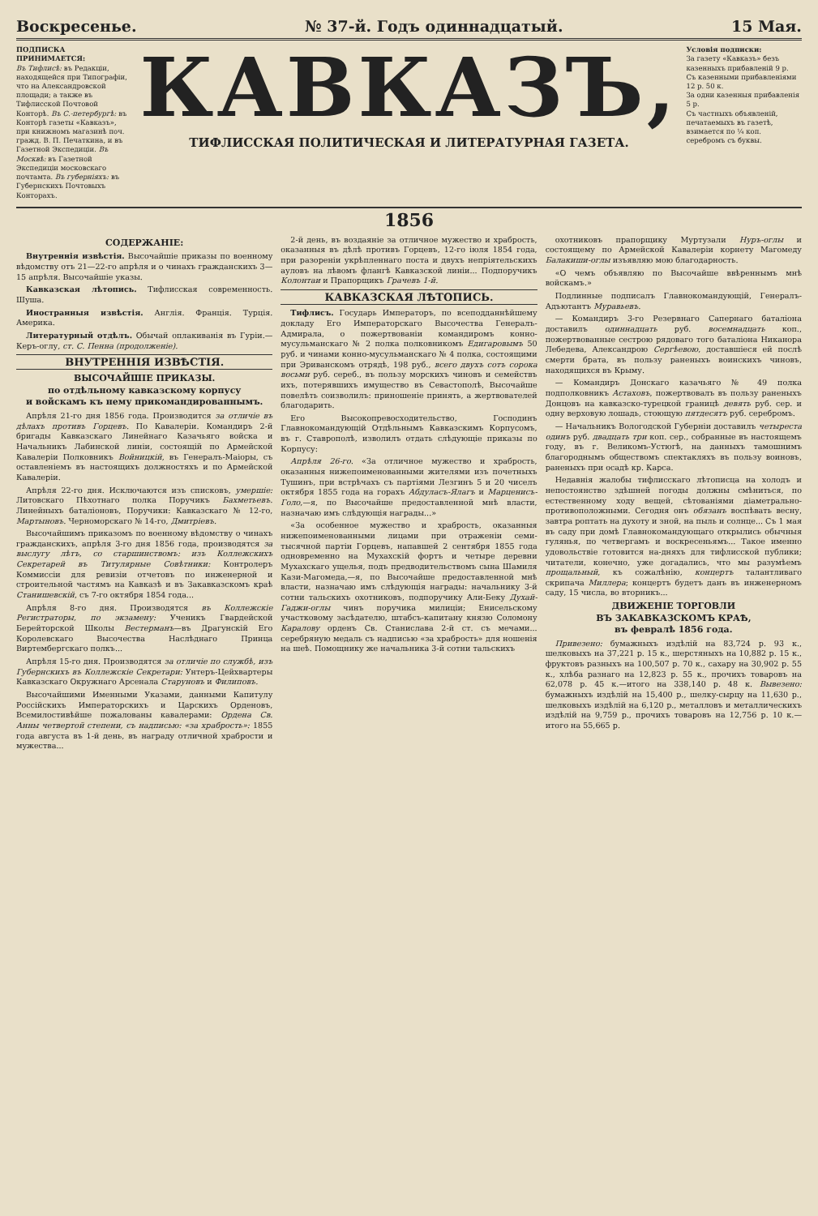Воскресенье. № 37-й. Годъ одиннадцатый. 15 Мая.
ПОДПИСКА ПРИНИМАЕТСЯ:
Въ Тифлисѣ: въ Редакціи, находящейся при Типографіи, что на Александровской площади; а также въ Тифлисской Почтовой Конторѣ. Въ С.-петербургѣ: въ Конторѣ газеты «Кавказъ», при книжномъ магазинѣ поч. гражд. В. П. Печаткина, и въ Газетной Экспедиціи. Въ Москвѣ: въ Газетной Экспедиціи московскаго почтамта. Въ губерніяхъ: въ Губернскихъ Почтовыхъ Конторахъ.
КАВКАЗЪ,
ТИФЛИССКАЯ ПОЛИТИЧЕСКАЯ И ЛИТЕРАТУРНАЯ ГАЗЕТА.
Условія подписки:
За газету «Кавказъ» безъ казенныхъ прибавленій 9 р.
Съ казенными прибавленіями 12 р. 50 к.
За одни казенныя прибавленія 5 р.
Съ частныхъ объявленій, печатаемыхъ въ газетѣ, взимается по ¼ коп. серебромъ съ буквы.
1856
СОДЕРЖАНІЕ:
Внутреннія извѣстія. Высочайшіе приказы по военному вѣдомству отъ 21—22-го апрѣля и о чинахъ гражданскихъ 3—15 апрѣля. Высочайшіе указы.
Кавказская лѣтопись. Тифлисская современность. Шуша.
Иностранныя извѣстія. Англія. Франція. Турція. Америка.
Литературный отдѣлъ. Обычай оплакиванія въ Гуріи.—Керъ-оглу, ст. С. Пенна (продолженіе).
ВНУТРЕННІЯ ИЗВѢСТІЯ.
ВЫСОЧАЙШІЕ ПРИКАЗЫ.
по отдѣльному кавказскому корпусу
и войскамъ къ нему прикомандированнымъ.
Апрѣля 21-го дня 1856 года. Производится за отличіе въ дѣлахъ противъ Горцевъ. По Кавалеріи. Командиръ 2-й бригады Кавказскаго Линейнаго Казачьяго войска и Начальникъ Лабинской линіи, состоящій по Армейской Кавалеріи Полковникъ Войницкій, въ Генералъ-Маіоры, съ оставленіемъ въ настоящихъ должностяхъ и по Армейской Кавалеріи.
Апрѣля 22-го дня. Исключаются изъ списковъ, умершіе: Литовскаго Пѣхотнаго полка Поручикъ Бахметьевъ. Линейныхъ баталіоновъ, Поручики: Кавказскаго № 12-го, Мартыновъ. Черноморскаго № 14-го, Дмитріевъ.
Высочайшимъ приказомъ по военному вѣдомству о чинахъ гражданскихъ, апрѣля 3-го дня 1856 года, производятся за выслугу лѣтъ, со старшинствомъ: изъ Коллежскихъ Секретарей въ Титулярные Совѣтники: Контролеръ Коммиссіи для ревизіи отчетовъ по инженерной и строительной частямъ на Кавказѣ и въ Закавказскомъ краѣ Станишевскій, съ 7-го октября 1854 года...
Апрѣля 8-го дня. Производятся въ Коллежскіе Регистраторы, по экзамену: Ученикъ Гвардейской Берейторской Школы Вестерманъ—въ Драгунскій Его Королевскаго Высочества Наслѣднаго Принца Виртембергскаго полкъ...
Апрѣля 15-го дня. Производятся за отличіе по службѣ, изъ Губернскихъ въ Коллежскіе Секретари: Унтеръ-Цейхвартеры Кавказскаго Окружнаго Арсенала Старуновъ и Филиповъ.
Высочайшими Именными Указами, данными Капитулу Россійскихъ Императорскихъ и Царскихъ Орденовъ, Всемилостивѣйше пожалованы кавалерами: Ордена Св. Анны четвертой степени, съ надписью: «за храбрость»: 1855 года августа въ 1-й день, въ награду отличной храбрости и мужества...
2-й день, въ воздаяніе за отличное мужество и храбрость, оказанныя въ дѣлѣ противъ Горцевъ, 12-го іюля 1854 года, при разореніи укрѣпленнаго поста и двухъ непріятельскихъ ауловъ на лѣвомъ флангѣ Кавказской линіи... Подпоручикъ Колонтаи и Прапорщикъ Грачевъ 1-й.
КАВКАЗСКАЯ ЛѢТОПИСЬ.
Тифлисъ. Государь Императоръ, по всеподданнѣйшему докладу Его Императорскаго Высочества Генералъ-Адмирала, о пожертвованіи командиромъ конно-мусульманскаго № 2 полка полковникомъ Едигаровымъ 50 руб. и чинами конно-мусульманскаго № 4 полка, состоящими при Эриванскомъ отрядѣ, 198 руб., всего двухъ сотъ сорока восьми руб. сереб., въ пользу морскихъ чиновъ и семействъ ихъ, потерявшихъ имущество въ Севастополѣ, Высочайше повелѣть соизволилъ: приношеніе принять, а жертвователей благодарить.
Его Высокопревосходительство, Господинъ Главнокомандующій Отдѣльнымъ Кавказскимъ Корпусомъ, въ г. Ставрополѣ, изволилъ отдать слѣдующіе приказы по Корпусу:
Апрѣля 26-го. «За отличное мужество и храбрость, оказанныя нижепоименованными жителями изъ почетныхъ Тушинъ, при встрѣчахъ съ партіями Лезгинъ 5 и 20 чиселъ октября 1855 года на горахъ Абдуласъ-Ялагъ и Марценисъ-Голо,—я, по Высочайше предоставленной мнѣ власти, назначаю имъ слѣдующія награды...»
«За особенное мужество и храбрость, оказанныя нижепоименованными лицами при отраженіи семи-тысячной партіи Горцевъ, напавшей 2 сентября 1855 года одновременно на Мухахскій фортъ и четыре деревни Мухахскаго ущелья, подъ предводительствомъ сына Шамиля Кази-Магомеда,—я, по Высочайше предоставленной мнѣ власти, назначаю имъ слѣдующія награды: начальнику 3-й сотни тальскихъ охотниковъ, подпоручику Али-Беку Духай-Гаджи-оглы чинъ поручика милиціи; Енисельскому участковому засѣдателю, штабсъ-капитану князю Соломону Каралову орденъ Св. Станислава 2-й ст. съ мечами... серебряную медаль съ надписью «за храбрость» для ношенія на шеѣ. Помощнику же начальника 3-й сотни тальскихъ
охотниковъ прапорщику Муртузали Нуръ-оглы и состоящему по Армейской Кавалеріи корнету Магомеду Балакиши-оглы изъявляю мою благодарность.
«О чемъ объявляю по Высочайше ввѣреннымъ мнѣ войскамъ.»
Подлинные подписалъ Главнокомандующій, Генералъ-Адъютантъ Муравьевъ.
— Командиръ 3-го Резервнаго Сапернаго баталіона доставилъ одиннадцать руб. восемнадцать коп., пожертвованные сестрою рядоваго того баталіона Никанора Лебедева, Александрою Сергѣевою, доставшіеся ей послѣ смерти брата, въ пользу раненыхъ воинскихъ чиновъ, находящихся въ Крыму.
— Командиръ Донскаго казачьяго № 49 полка подполковникъ Астаховъ, пожертвовалъ въ пользу раненыхъ Донцовъ на кавказско-турецкой границѣ девять руб. сер. и одну верховую лошадь, стоющую пятдесятъ руб. серебромъ.
— Начальникъ Вологодской Губерніи доставилъ четыреста одинъ руб. двадцать три коп. сер., собранные въ настоящемъ году, въ г. Великомъ-Устюгѣ, на данныхъ тамошнимъ благороднымъ обществомъ спектакляхъ въ пользу воиновъ, раненыхъ при осадѣ кр. Карса.
Недавнія жалобы тифлисскаго лѣтописца на холодъ и непостоянство здѣшней погоды должны смѣниться, по естественному ходу вещей, сѣтованіями діаметрально-противоположными. Сегодня онъ обязанъ воспѣвать весну, завтра роптать на духоту и зной, на пыль и солнце... Съ 1 мая въ саду при домѣ Главнокомандующаго открылись обычныя гулянья, по четвергамъ и воскресеньямъ... Такое именно удовольствіе готовится на-дняхъ для тифлисской публики; читатели, конечно, уже догадались, что мы разумѣемъ прощальный, къ сожалѣнію, концертъ талантливаго скрипача Миллера; концертъ будетъ данъ въ инженерномъ саду, 15 числа, во вторникъ...
ДВИЖЕНІЕ ТОРГОВЛИ
ВЪ ЗАКАВКАЗСКОМЪ КРАѢ,
въ февралѣ 1856 года.
Привезено: бумажныхъ издѣлій на 83,724 р. 93 к., шелковыхъ на 37,221 р. 15 к., шерстяныхъ на 10,882 р. 15 к., фруктовъ разныхъ на 100,507 р. 70 к., сахару на 30,902 р. 55 к., хлѣба разнаго на 12,823 р. 55 к., прочихъ товаровъ на 62,078 р. 45 к.—итого на 338,140 р. 48 к. Вывезено: бумажныхъ издѣлій на 15,400 р., шелку-сырцу на 11,630 р., шелковыхъ издѣлій на 6,120 р., металловъ и металлическихъ издѣлій на 9,759 р., прочихъ товаровъ на 12,756 р. 10 к.—итого на 55,665 р.